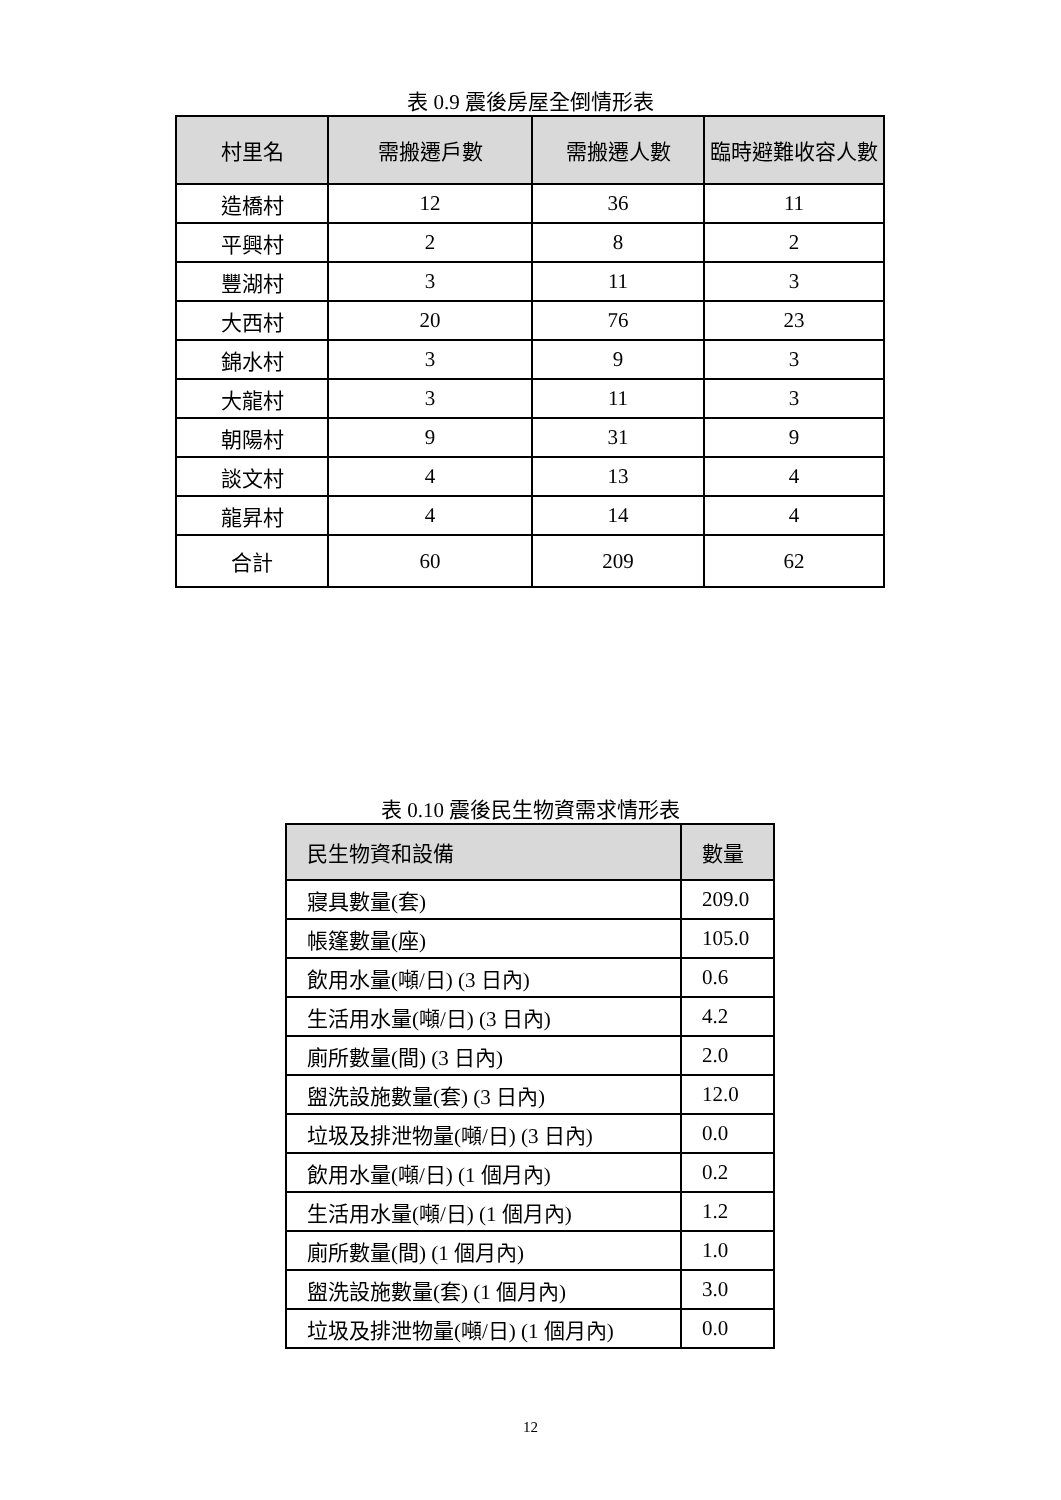表 0.9 震後房屋全倒情形表
| 村里名 | 需搬遷戶數 | 需搬遷人數 | 臨時避難收容人數 |
| --- | --- | --- | --- |
| 造橋村 | 12 | 36 | 11 |
| 平興村 | 2 | 8 | 2 |
| 豐湖村 | 3 | 11 | 3 |
| 大西村 | 20 | 76 | 23 |
| 錦水村 | 3 | 9 | 3 |
| 大龍村 | 3 | 11 | 3 |
| 朝陽村 | 9 | 31 | 9 |
| 談文村 | 4 | 13 | 4 |
| 龍昇村 | 4 | 14 | 4 |
| 合計 | 60 | 209 | 62 |
表 0.10 震後民生物資需求情形表
| 民生物資和設備 | 數量 |
| --- | --- |
| 寢具數量(套) | 209.0 |
| 帳篷數量(座) | 105.0 |
| 飲用水量(噸/日) (3 日內) | 0.6 |
| 生活用水量(噸/日) (3 日內) | 4.2 |
| 廁所數量(間) (3 日內) | 2.0 |
| 盥洗設施數量(套) (3 日內) | 12.0 |
| 垃圾及排泄物量(噸/日) (3 日內) | 0.0 |
| 飲用水量(噸/日) (1 個月內) | 0.2 |
| 生活用水量(噸/日) (1 個月內) | 1.2 |
| 廁所數量(間) (1 個月內) | 1.0 |
| 盥洗設施數量(套) (1 個月內) | 3.0 |
| 垃圾及排泄物量(噸/日) (1 個月內) | 0.0 |
12